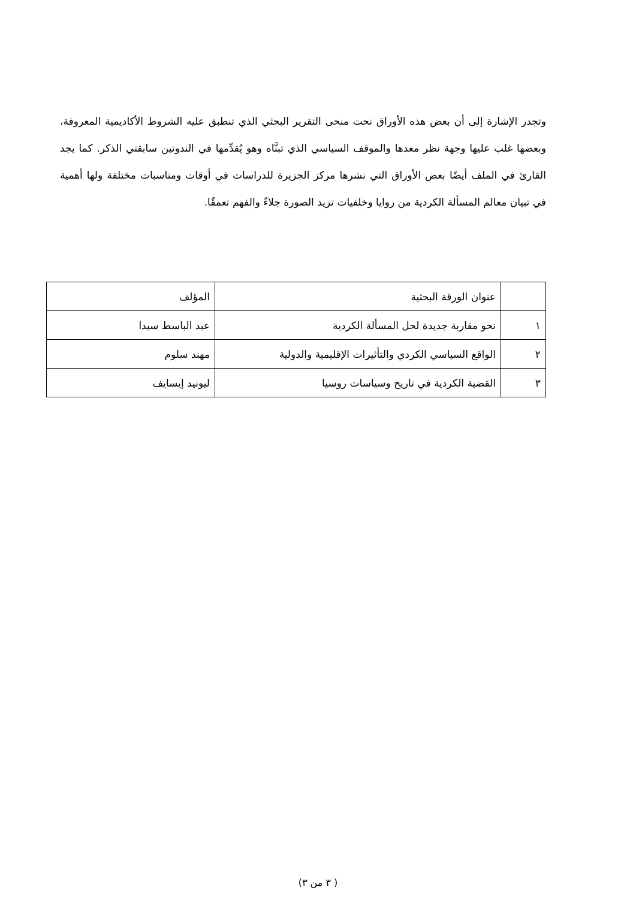وتجدر الإشارة إلى أن بعض هذه الأوراق نحت منحى التقرير البحثي الذي تنطبق عليه الشروط الأكاديمية المعروفة، وبعضها غلب عليها وجهة نظر معدها والموقف السياسي الذي تبنَّاه وهو يُقدِّمها في الندوتين سابقتي الذكر. كما يجد القارئ في الملف أيضًا بعض الأوراق التي نشرها مركز الجزيرة للدراسات في أوقات ومناسبات مختلفة ولها أهمية في تبيان معالم المسألة الكردية من زوايا وخلفيات تزيد الصورة جلاءً والفهم تعمقًا.
| | عنوان الورقة البحثية | المؤلف |
| ١ | نحو مقاربة جديدة لحل المسألة الكردية | عبد الباسط سيدا |
| ٢ | الواقع السياسي الكردي والتأثيرات الإقليمية والدولية | مهند سلوم |
| ٣ | القضية الكردية في تاريخ وسياسات روسيا | ليونيد إيسايف |
( ٣ من ٣)